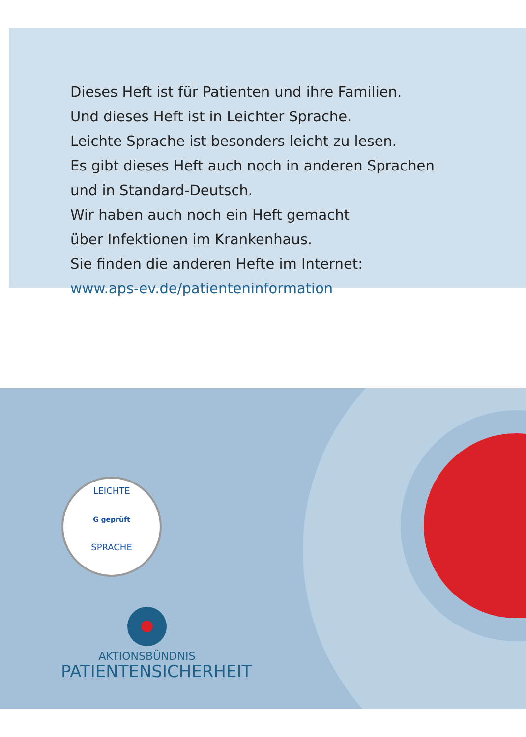Dieses Heft ist für Patienten und ihre Familien.
Und dieses Heft ist in Leichter Sprache.
Leichte Sprache ist besonders leicht zu lesen.
Es gibt dieses Heft auch noch in anderen Sprachen
und in Standard-Deutsch.
Wir haben auch noch ein Heft gemacht
über Infektionen im Krankenhaus.
Sie finden die anderen Hefte im Internet:
www.aps-ev.de/patienteninformation
LEICHTE
G geprüft
SPRACHE
AKTIONSBÜNDNIS
PATIENTENSICHERHEIT